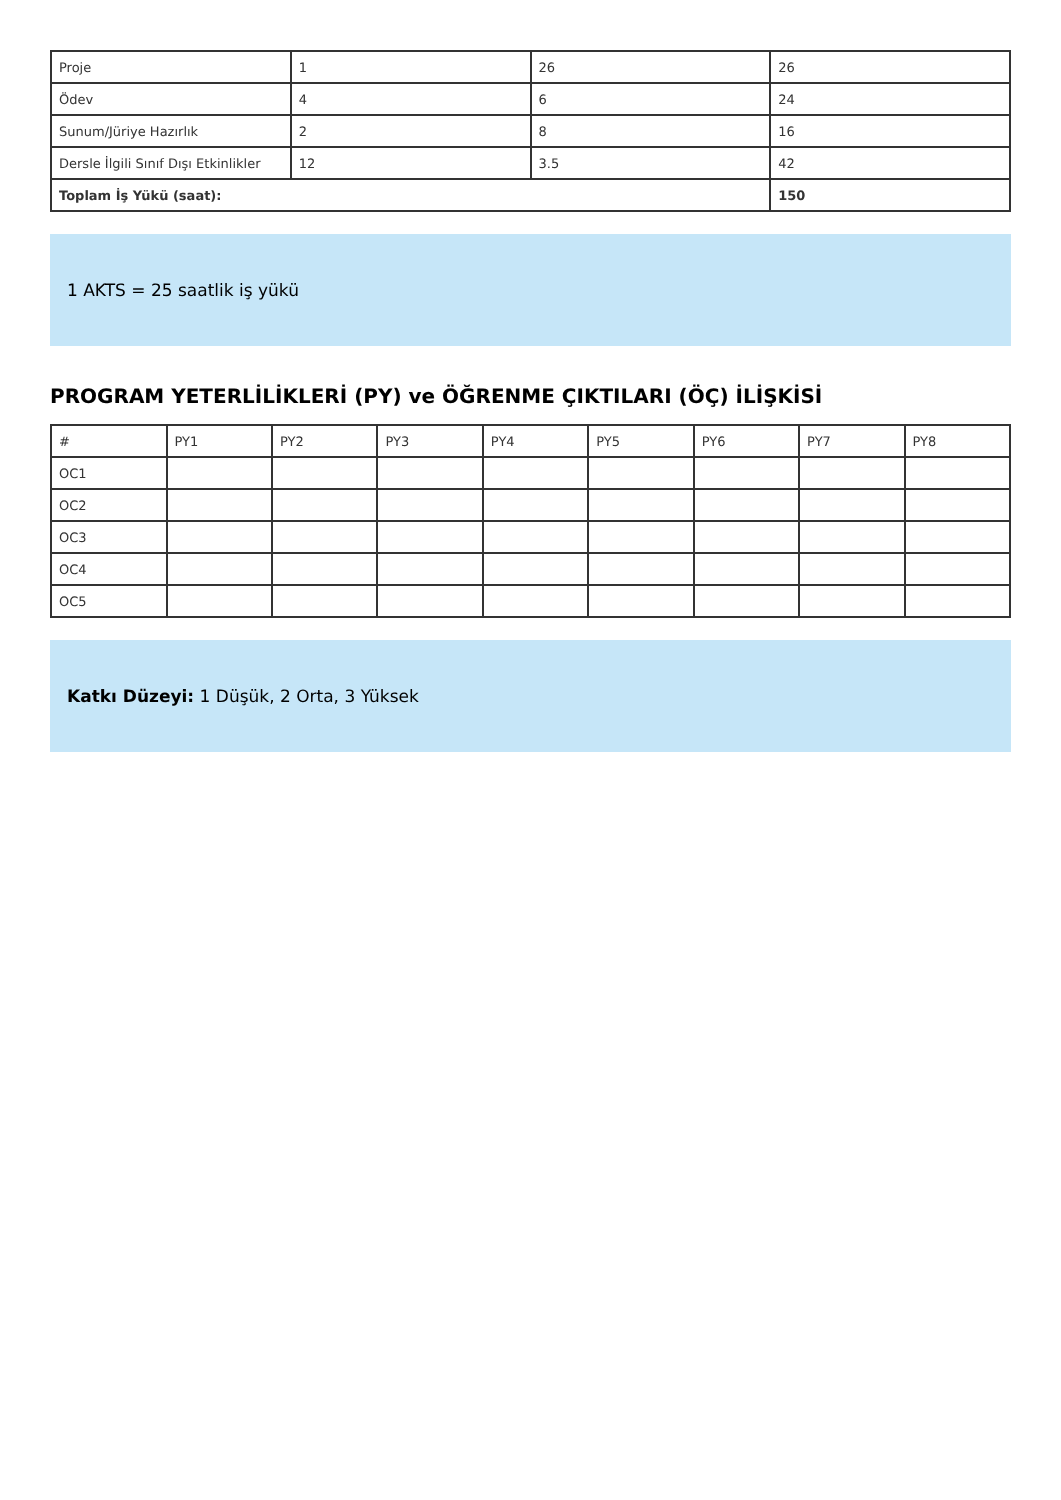| Proje | 1 | 26 | 26 |
| Ödev | 4 | 6 | 24 |
| Sunum/Jüriye Hazırlık | 2 | 8 | 16 |
| Dersle İlgili Sınıf Dışı Etkinlikler | 12 | 3.5 | 42 |
| Toplam İş Yükü (saat): | | | 150 |
1 AKTS = 25 saatlik iş yükü
PROGRAM YETERLİLİKLERİ (PY) ve ÖĞRENME ÇIKTILARI (ÖÇ) İLİŞKİSİ
| # | PY1 | PY2 | PY3 | PY4 | PY5 | PY6 | PY7 | PY8 |
| --- | --- | --- | --- | --- | --- | --- | --- | --- |
| OC1 | | | | | | | | |
| OC2 | | | | | | | | |
| OC3 | | | | | | | | |
| OC4 | | | | | | | | |
| OC5 | | | | | | | | |
Katkı Düzeyi: 1 Düşük, 2 Orta, 3 Yüksek